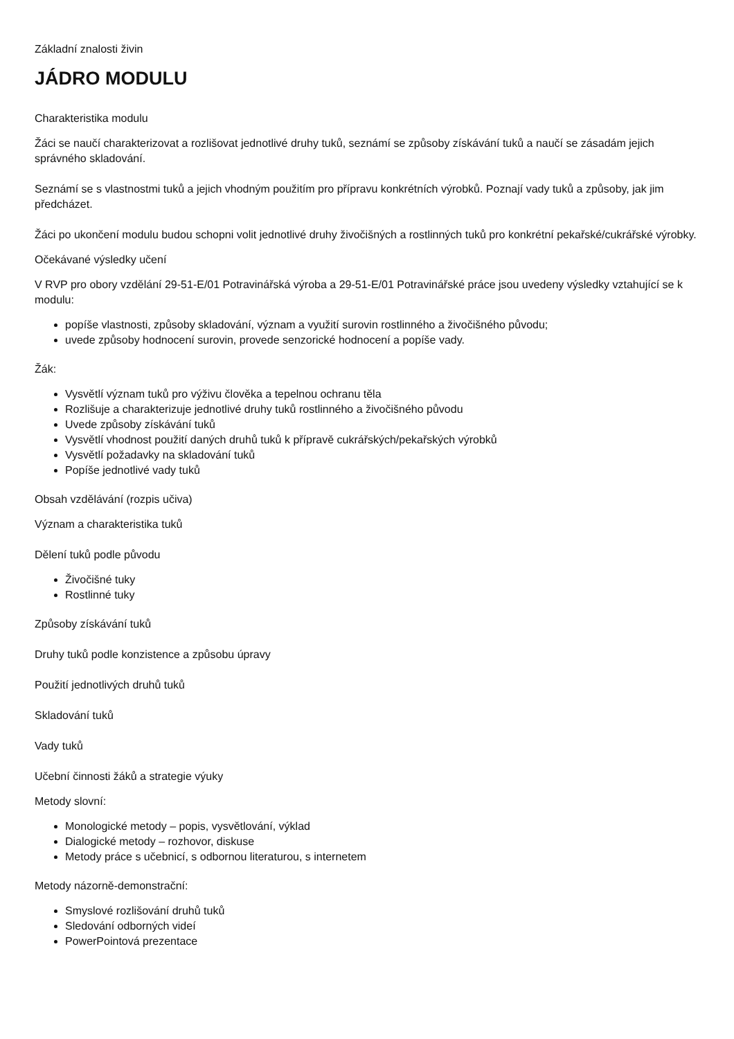Základní znalosti živin
JÁDRO MODULU
Charakteristika modulu
Žáci se naučí charakterizovat a rozlišovat jednotlivé druhy tuků, seznámí se způsoby získávání tuků a naučí se zásadám jejich správného skladování.
Seznámí se s vlastnostmi tuků a jejich vhodným použitím pro přípravu konkrétních výrobků. Poznají vady tuků a způsoby, jak jim předcházet.
Žáci po ukončení modulu budou schopni volit jednotlivé druhy živočišných a rostlinných tuků pro konkrétní pekařské/cukrářské výrobky.
Očekávané výsledky učení
V RVP pro obory vzdělání 29-51-E/01 Potravinářská výroba a 29-51-E/01 Potravinářské práce jsou uvedeny výsledky vztahující se k modulu:
popíše vlastnosti, způsoby skladování, význam a využití surovin rostlinného a živočišného původu;
uvede způsoby hodnocení surovin, provede senzorické hodnocení a popíše vady.
Žák:
Vysvětlí význam tuků pro výživu člověka a tepelnou ochranu těla
Rozlišuje a charakterizuje jednotlivé druhy tuků rostlinného a živočišného původu
Uvede způsoby získávání tuků
Vysvětlí vhodnost použití daných druhů tuků k přípravě cukrářských/pekařských výrobků
Vysvětlí požadavky na skladování tuků
Popíše jednotlivé vady tuků
Obsah vzdělávání (rozpis učiva)
Význam a charakteristika tuků
Dělení tuků podle původu
Živočišné tuky
Rostlinné tuky
Způsoby získávání tuků
Druhy tuků podle konzistence a způsobu úpravy
Použití jednotlivých druhů tuků
Skladování tuků
Vady tuků
Učební činnosti žáků a strategie výuky
Metody slovní:
Monologické metody – popis, vysvětlování, výklad
Dialogické metody – rozhovor, diskuse
Metody práce s učebnicí, s odbornou literaturou, s internetem
Metody názorně-demonstrační:
Smyslové rozlišování druhů tuků
Sledování odborných videí
PowerPointová prezentace